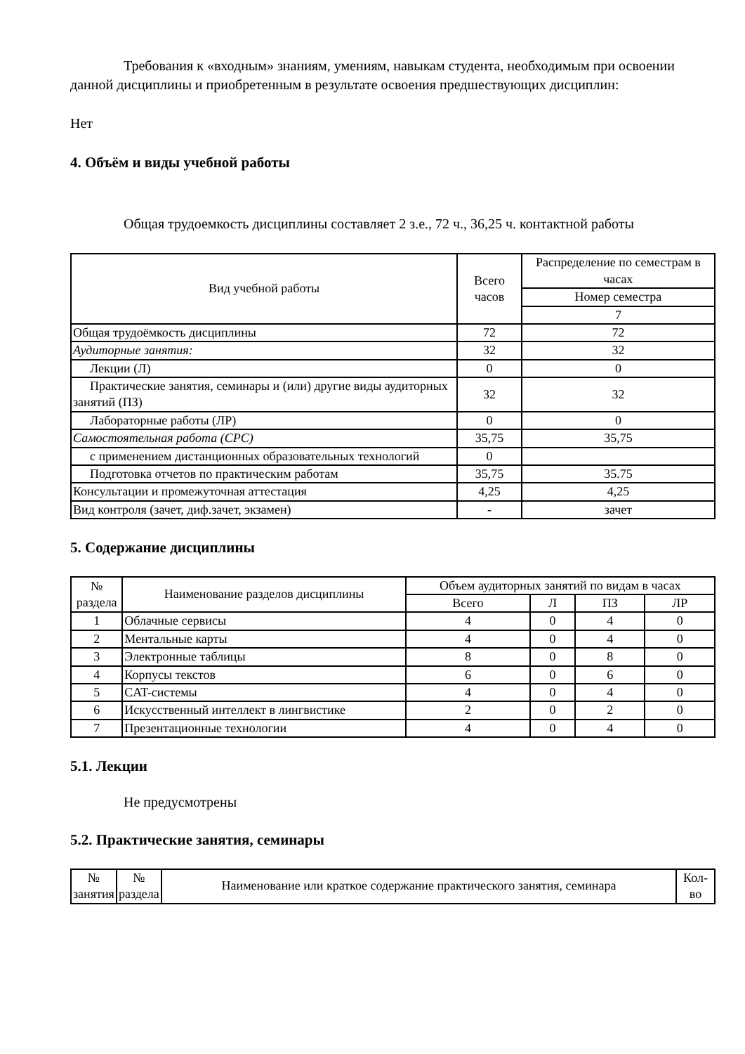Требования к «входным» знаниям, умениям, навыкам студента, необходимым при освоении данной дисциплины и приобретенным в результате освоения предшествующих дисциплин:
Нет
4. Объём и виды учебной работы
Общая трудоемкость дисциплины составляет 2 з.е., 72 ч., 36,25 ч. контактной работы
| Вид учебной работы | Всего часов | Распределение по семестрам в часах |
| --- | --- | --- |
| | | Номер семестра |
| | | 7 |
| Общая трудоёмкость дисциплины | 72 | 72 |
| Аудиторные занятия: | 32 | 32 |
| Лекции (Л) | 0 | 0 |
| Практические занятия, семинары и (или) другие виды аудиторных занятий (ПЗ) | 32 | 32 |
| Лабораторные работы (ЛР) | 0 | 0 |
| Самостоятельная работа (СРС) | 35,75 | 35,75 |
| с применением дистанционных образовательных технологий | 0 | |
| Подготовка отчетов по практическим работам | 35,75 | 35.75 |
| Консультации и промежуточная аттестация | 4,25 | 4,25 |
| Вид контроля (зачет, диф.зачет, экзамен) | - | зачет |
5. Содержание дисциплины
| № раздела | Наименование разделов дисциплины | Объем аудиторных занятий по видам в часах | | | |
| --- | --- | --- | --- | --- | --- |
| | | Всего | Л | ПЗ | ЛР |
| 1 | Облачные сервисы | 4 | 0 | 4 | 0 |
| 2 | Ментальные карты | 4 | 0 | 4 | 0 |
| 3 | Электронные таблицы | 8 | 0 | 8 | 0 |
| 4 | Корпусы текстов | 6 | 0 | 6 | 0 |
| 5 | CAT-системы | 4 | 0 | 4 | 0 |
| 6 | Искусственный интеллект в лингвистике | 2 | 0 | 2 | 0 |
| 7 | Презентационные технологии | 4 | 0 | 4 | 0 |
5.1. Лекции
Не предусмотрены
5.2. Практические занятия, семинары
| № занятия | № раздела | Наименование или краткое содержание практического занятия, семинара | Кол-во |
| --- | --- | --- | --- |